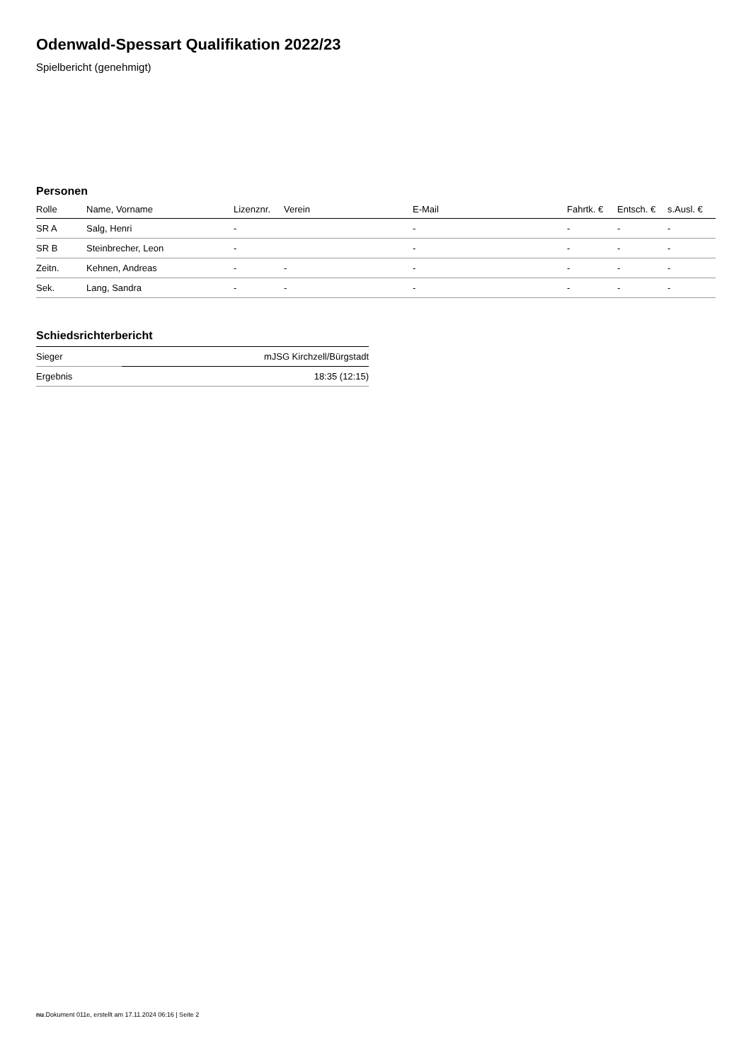Odenwald-Spessart Qualifikation 2022/23
Spielbericht (genehmigt)
Personen
| Rolle | Name, Vorname | Lizenznr. | Verein | E-Mail | Fahrtk. € | Entsch. € | s.Ausl. € |
| --- | --- | --- | --- | --- | --- | --- | --- |
| SR A | Salg, Henri | - | | - | - | - | - |
| SR B | Steinbrecher, Leon | - | | - | - | - | - |
| Zeitn. | Kehnen, Andreas | - | - | - | - | - | - |
| Sek. | Lang, Sandra | - | - | - | - | - | - |
Schiedsrichterbericht
| Sieger | mJSG Kirchzell/Bürgstadt |
| Ergebnis | 18:35 (12:15) |
nu.Dokument 011e, erstellt am 17.11.2024 06:16 | Seite 2